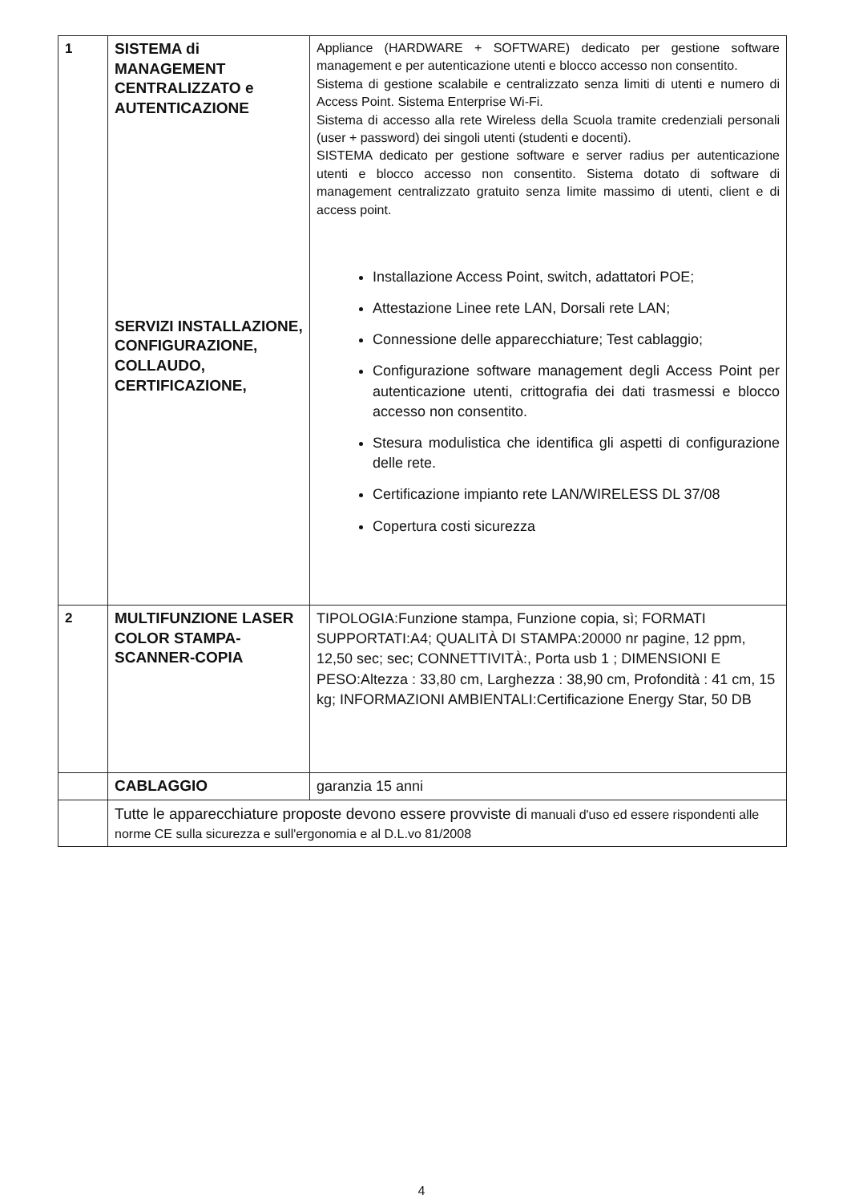| 1 | SISTEMA di MANAGEMENT CENTRALIZZATO e AUTENTICAZIONE SERVIZI INSTALLAZIONE, CONFIGURAZIONE, COLLAUDO, CERTIFICAZIONE, | Appliance (HARDWARE + SOFTWARE) dedicato per gestione software management e per autenticazione utenti e blocco accesso non consentito. Sistema di gestione scalabile e centralizzato senza limiti di utenti e numero di Access Point. Sistema Enterprise Wi-Fi. Sistema di accesso alla rete Wireless della Scuola tramite credenziali personali (user + password) dei singoli utenti (studenti e docenti). SISTEMA dedicato per gestione software e server radius per autenticazione utenti e blocco accesso non consentito. Sistema dotato di software di management centralizzato gratuito senza limite massimo di utenti, client e di access point. Installazione Access Point, switch, adattatori POE; Attestazione Linee rete LAN, Dorsali rete LAN; Connessione delle apparecchiature; Test cablaggio; Configurazione software management degli Access Point per autenticazione utenti, crittografia dei dati trasmessi e blocco accesso non consentito. Stesura modulistica che identifica gli aspetti di configurazione delle rete. Certificazione impianto rete LAN/WIRELESS DL 37/08 Copertura costi sicurezza |
| 2 | MULTIFUNZIONE LASER COLOR STAMPA-SCANNER-COPIA | TIPOLOGIA:Funzione stampa, Funzione copia, sì; FORMATI SUPPORTATI:A4; QUALITÀ DI STAMPA:20000 nr pagine, 12 ppm, 12,50 sec; sec; CONNETTIVITÀ:, Porta usb 1 ; DIMENSIONI E PESO:Altezza : 33,80 cm, Larghezza : 38,90 cm, Profondità : 41 cm, 15 kg; INFORMAZIONI AMBIENTALI:Certificazione Energy Star, 50 DB |
| | CABLAGGIO | garanzia 15 anni |
| | Tutte le apparecchiature proposte devono essere provviste di manuali d'uso ed essere rispondenti alle norme CE sulla sicurezza e sull'ergonomia e al D.L.vo 81/2008 | |
4